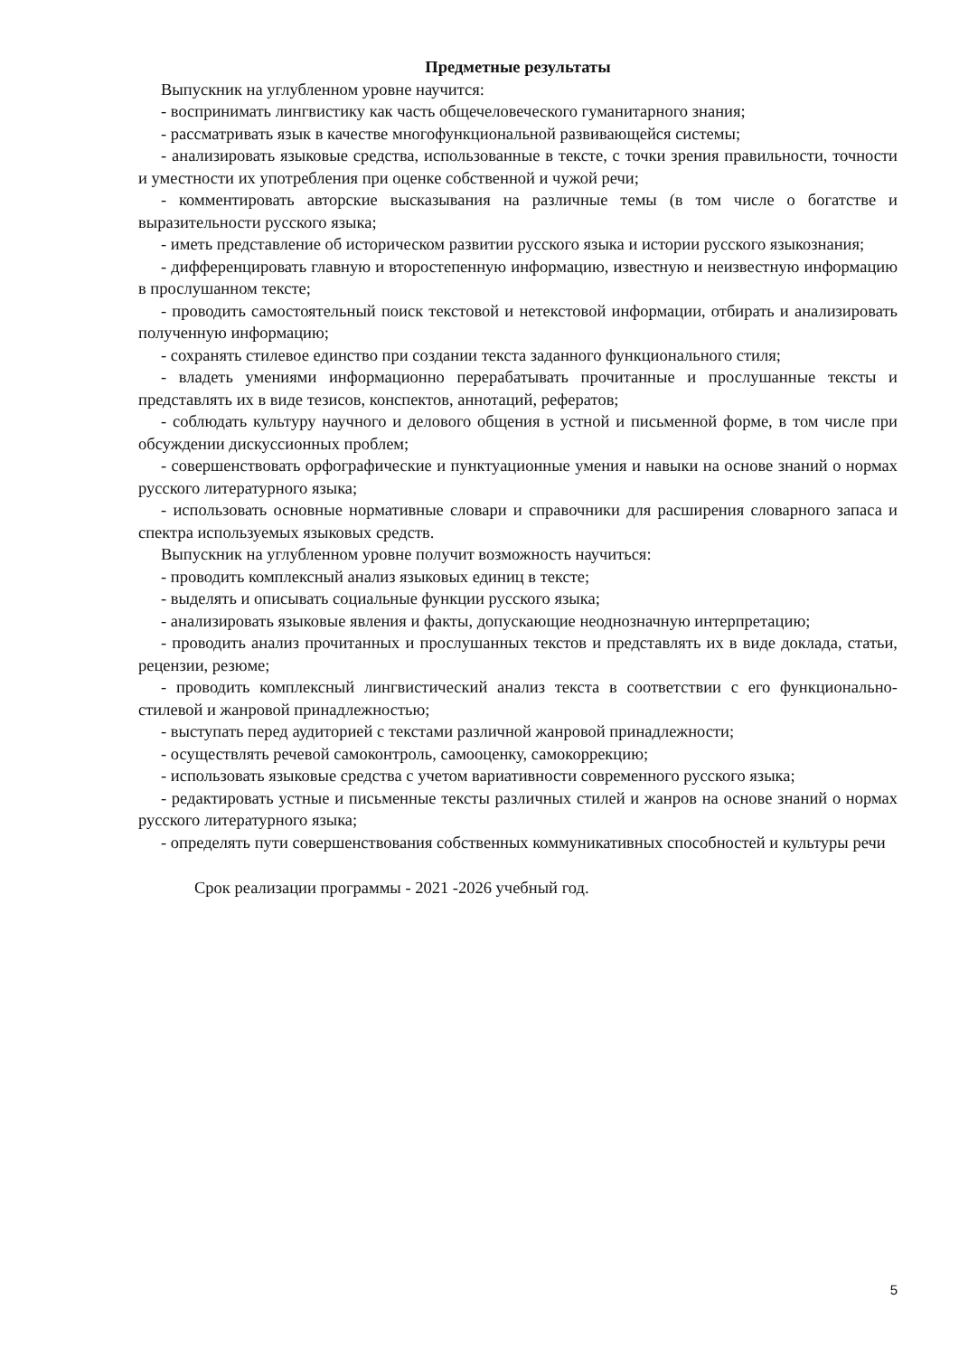Предметные результаты
Выпускник на углубленном уровне научится:
- воспринимать лингвистику как часть общечеловеческого гуманитарного знания;
- рассматривать язык в качестве многофункциональной развивающейся системы;
- анализировать языковые средства, использованные в тексте, с точки зрения правильности, точности и уместности их употребления при оценке собственной и чужой речи;
- комментировать авторские высказывания на различные темы (в том числе о богатстве и выразительности русского языка;
- иметь представление об историческом развитии русского языка и истории русского языкознания;
- дифференцировать главную и второстепенную информацию, известную и неизвестную информацию в прослушанном тексте;
- проводить самостоятельный поиск текстовой и нетекстовой информации, отбирать и анализировать полученную информацию;
- сохранять стилевое единство при создании текста заданного функционального стиля;
- владеть умениями информационно перерабатывать прочитанные и прослушанные тексты и представлять их в виде тезисов, конспектов, аннотаций, рефератов;
- соблюдать культуру научного и делового общения в устной и письменной форме, в том числе при обсуждении дискуссионных проблем;
- совершенствовать орфографические и пунктуационные умения и навыки на основе знаний о нормах русского литературного языка;
- использовать основные нормативные словари и справочники для расширения словарного запаса и спектра используемых языковых средств.
Выпускник на углубленном уровне получит возможность научиться:
- проводить комплексный анализ языковых единиц в тексте;
- выделять и описывать социальные функции русского языка;
- анализировать языковые явления и факты, допускающие неоднозначную интерпретацию;
- проводить анализ прочитанных и прослушанных текстов и представлять их в виде доклада, статьи, рецензии, резюме;
- проводить комплексный лингвистический анализ текста в соответствии с его функционально-стилевой и жанровой принадлежностью;
- выступать перед аудиторией с текстами различной жанровой принадлежности;
- осуществлять речевой самоконтроль, самооценку, самокоррекцию;
- использовать языковые средства с учетом вариативности современного русского языка;
- редактировать устные и письменные тексты различных стилей и жанров на основе знаний о нормах русского литературного языка;
- определять пути совершенствования собственных коммуникативных способностей и культуры речи
Срок реализации программы - 2021 -2026 учебный год.
5